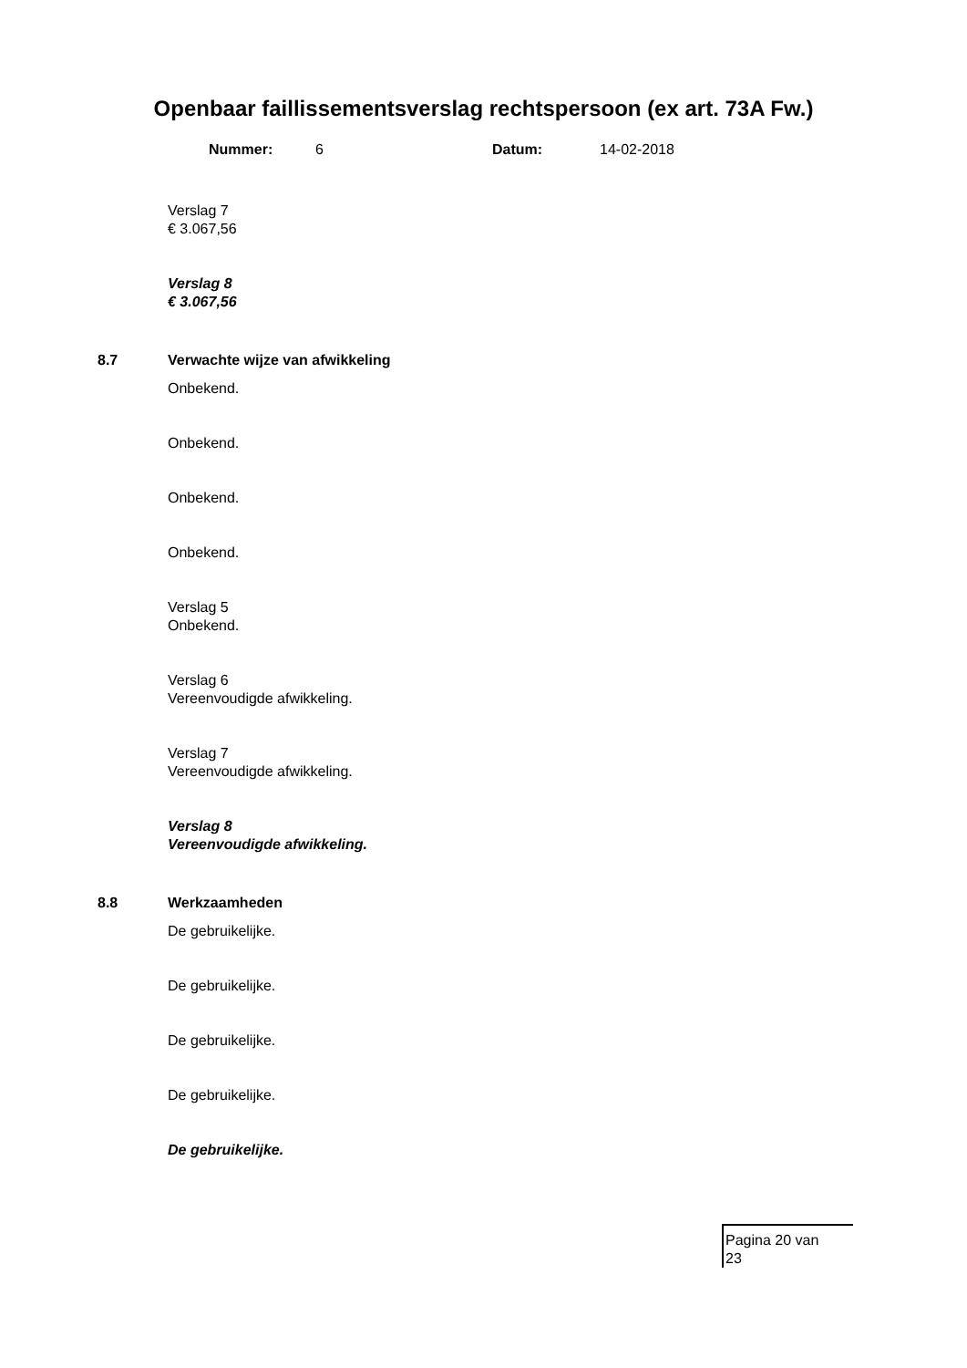Openbaar faillissementsverslag rechtspersoon (ex art. 73A Fw.)
Nummer: 6 Datum: 14-02-2018
Verslag 7
€ 3.067,56
Verslag 8
€ 3.067,56
8.7 Verwachte wijze van afwikkeling
Onbekend.
Onbekend.
Onbekend.
Onbekend.
Verslag 5
Onbekend.
Verslag 6
Vereenvoudigde afwikkeling.
Verslag 7
Vereenvoudigde afwikkeling.
Verslag 8
Vereenvoudigde afwikkeling.
8.8 Werkzaamheden
De gebruikelijke.
De gebruikelijke.
De gebruikelijke.
De gebruikelijke.
De gebruikelijke.
Pagina 20 van
23